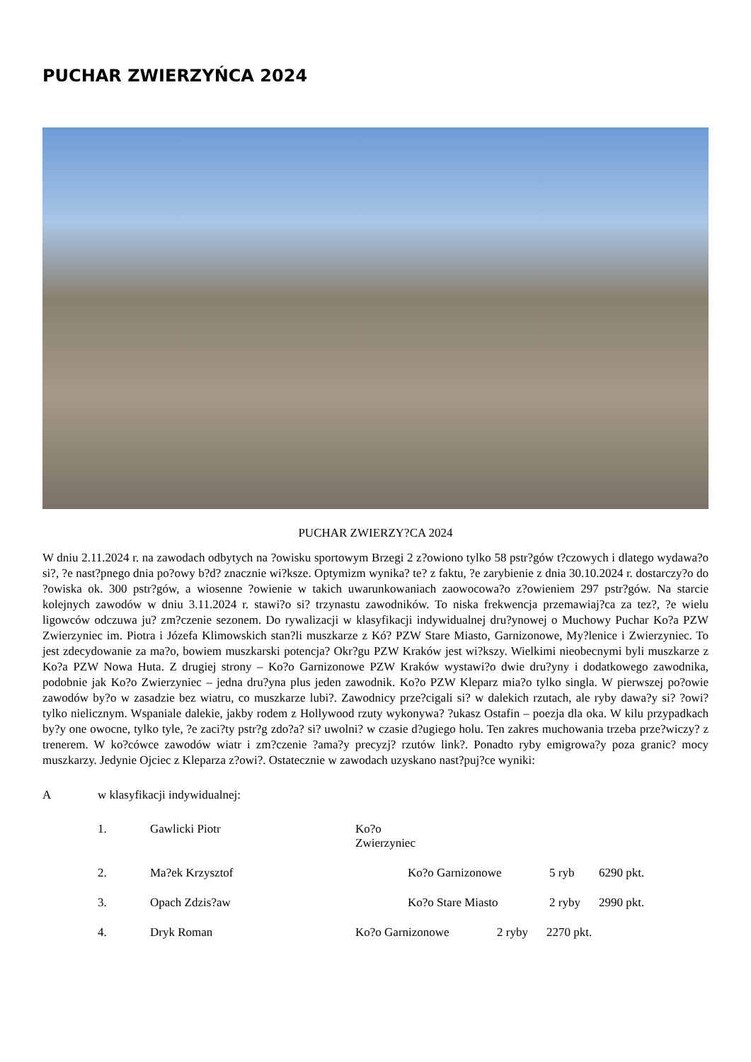PUCHAR ZWIERZYŃCA 2024
PUCHAR ZWIERZY?CA 2024
W dniu 2.11.2024 r. na zawodach odbytych na ?owisku sportowym Brzegi 2 z?owiono tylko 58 pstr?gów t?czowych i dlatego wydawa?o si?, ?e nast?pnego dnia po?owy b?d? znacznie wi?ksze. Optymizm wynika? te? z faktu, ?e zarybienie z dnia 30.10.2024 r. dostarczy?o do ?owiska ok. 300 pstr?gów, a wiosenne ?owienie w takich uwarunkowaniach zaowocowa?o z?owieniem 297 pstr?gów. Na starcie kolejnych zawodów w dniu 3.11.2024 r. stawi?o si? trzynastu zawodników. To niska frekwencja przemawiaj?ca za tez?, ?e wielu ligowców odczuwa ju? zm?czenie sezonem. Do rywalizacji w klasyfikacji indywidualnej dru?ynowej o Muchowy Puchar Ko?a PZW Zwierzyniec im. Piotra i Józefa Klimowskich stan?li muszkarze z Kó? PZW Stare Miasto, Garnizonowe, My?lenice i Zwierzyniec. To jest zdecydowanie za ma?o, bowiem muszkarski potencja? Okr?gu PZW Kraków jest wi?kszy. Wielkimi nieobecnymi byli muszkarze z Ko?a PZW Nowa Huta. Z drugiej strony – Ko?o Garnizonowe PZW Kraków wystawi?o dwie dru?yny i dodatkowego zawodnika, podobnie jak Ko?o Zwierzyniec – jedna dru?yna plus jeden zawodnik. Ko?o PZW Kleparz mia?o tylko singla. W pierwszej po?owie zawodów by?o w zasadzie bez wiatru, co muszkarze lubi?. Zawodnicy prze?cigali si? w dalekich rzutach, ale ryby dawa?y si? ?owi? tylko nielicznym. Wspaniale dalekie, jakby rodem z Hollywood rzuty wykonywa? ?ukasz Ostafin – poezja dla oka. W kilu przypadkach by?y one owocne, tylko tyle, ?e zaci?ty pstr?g zdo?a? si? uwolni? w czasie d?ugiego holu. Ten zakres muchowania trzeba prze?wiczy? z trenerem. W ko?cówce zawodów wiatr i zm?czenie ?ama?y precyzj? rzutów link?. Ponadto ryby emigrowa?y poza granic? mocy muszkarzy. Jedynie Ojciec z Kleparza z?owi?. Ostatecznie w zawodach uzyskano nast?puj?ce wyniki:
Aw klasyfikacji indywidualnej:
1. Gawlicki Piotr Ko?o Zwierzyniec
2. Ma?ek Krzysztof Ko?o Garnizonowe 5 ryb 6290 pkt.
3. Opach Zdzis?aw Ko?o Stare Miasto 2 ryby 2990 pkt.
4. Dryk Roman Ko?o Garnizonowe 2 ryby 2270 pkt.